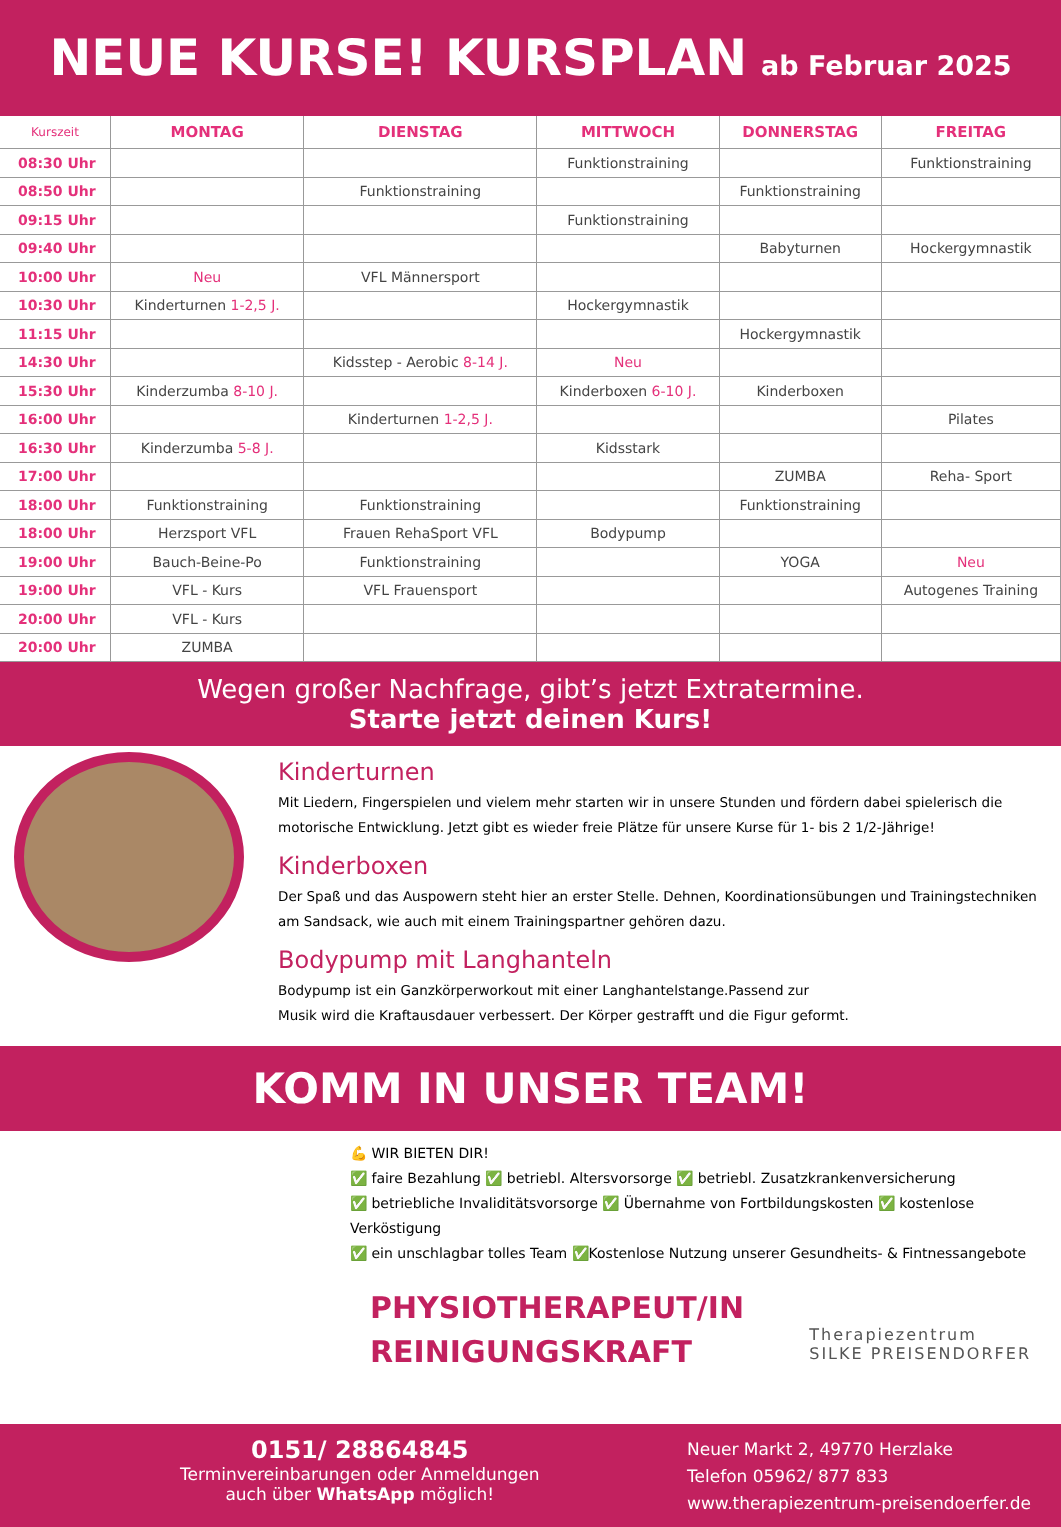NEUE KURSE! KURSPLAN
ab Februar 2025
| Kurszeit | MONTAG | DIENSTAG | MITTWOCH | DONNERSTAG | FREITAG |
| --- | --- | --- | --- | --- | --- |
| 08:30 Uhr | | | Funktionstraining | | Funktionstraining |
| 08:50 Uhr | | Funktionstraining | | Funktionstraining | |
| 09:15 Uhr | | | Funktionstraining | | |
| 09:40 Uhr | | | | Babyturnen | Hockergymnastik |
| 10:00 Uhr | Neu | VFL Männersport | | | |
| 10:30 Uhr | Kinderturnen 1-2,5 J. | | Hockergymnastik | | |
| 11:15 Uhr | | | | Hockergymnastik | |
| 14:30 Uhr | | Kidsstep - Aerobic 8-14 J. | Neu | | |
| 15:30 Uhr | Kinderzumba 8-10 J. | | Kinderboxen 6-10 J. | Kinderboxen | |
| 16:00 Uhr | | Kinderturnen 1-2,5 J. | | | Pilates |
| 16:30 Uhr | Kinderzumba 5-8 J. | | Kidsstark | | |
| 17:00 Uhr | | | | ZUMBA | Reha- Sport |
| 18:00 Uhr | Funktionstraining | Funktionstraining | | Funktionstraining | |
| 18:00 Uhr | Herzsport VFL | Frauen RehaSport VFL | Bodypump | | |
| 19:00 Uhr | Bauch-Beine-Po | Funktionstraining | | YOGA | Neu |
| 19:00 Uhr | VFL - Kurs | VFL Frauensport | | | Autogenes Training |
| 20:00 Uhr | VFL - Kurs | | | | |
| 20:00 Uhr | ZUMBA | | | | |
Wegen großer Nachfrage, gibt’s jetzt Extratermine.
Starte jetzt deinen Kurs!
Kinderturnen
Mit Liedern, Fingerspielen und vielem mehr starten wir in unsere Stunden und fördern dabei spielerisch die motorische Entwicklung. Jetzt gibt es wieder freie Plätze für unsere Kurse für 1- bis 2 1/2-Jährige!
Kinderboxen
Der Spaß und das Auspowern steht hier an erster Stelle. Dehnen, Koordinationsübungen und Trainingstechniken am Sandsack, wie auch mit einem Trainingspartner gehören dazu.
Bodypump mit Langhanteln
Bodypump ist ein Ganzkörperworkout mit einer Langhantelstange.Passend zur
Musik wird die Kraftausdauer verbessert. Der Körper gestrafft und die Figur geformt.
KOMM IN UNSER TEAM!
💪 WIR BIETEN DIR!
✅ faire Bezahlung ✅ betriebl. Altersvorsorge ✅ betriebl. Zusatzkrankenversicherung
✅ betriebliche Invaliditätsvorsorge ✅ Übernahme von Fortbildungskosten ✅ kostenlose Verköstigung
✅ ein unschlagbar tolles Team ✅Kostenlose Nutzung unserer Gesundheits- & Fintnessangebote
PHYSIOTHERAPEUT/IN
REINIGUNGSKRAFT
Therapiezentrum
SILKE PREISENDORFER
0151/ 28864845
Terminvereinbarungen oder Anmeldungen
auch über WhatsApp möglich!
Neuer Markt 2, 49770 Herzlake
Telefon 05962/ 877 833
www.therapiezentrum-preisendoerfer.de